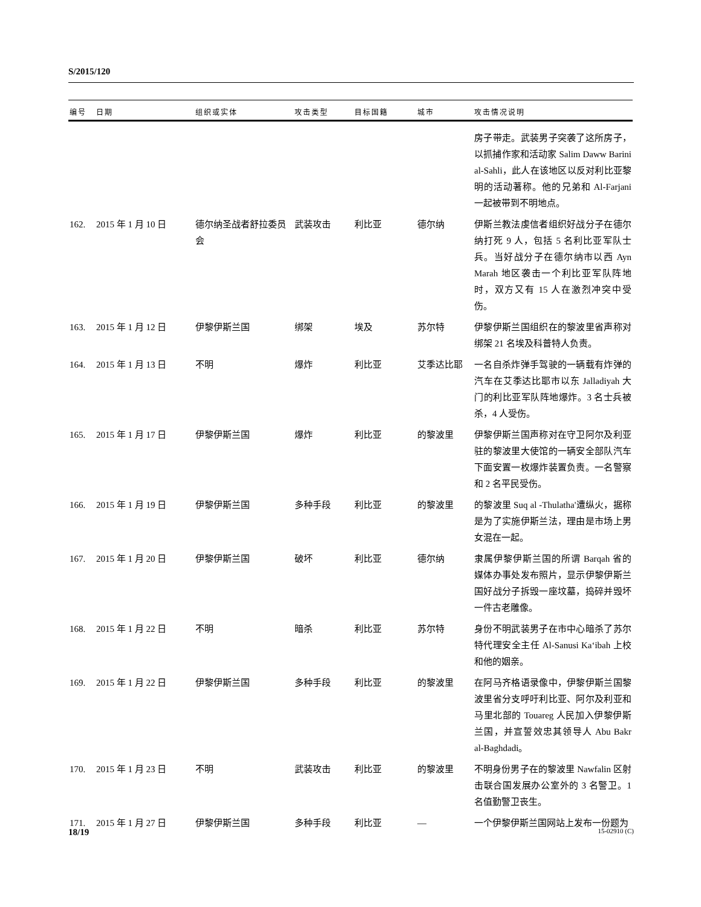S/2015/120
| 编号 | 日期 | 组织或实体 | 攻击类型 | 目标国籍 | 城市 | 攻击情况说明 |
| --- | --- | --- | --- | --- | --- | --- |
| | | | | | | 房子带走。武装男子突袭了这所房子，以抓捕作家和活动家 Salim Daww Barini al-Sahli，此人在该地区以反对利比亚黎明的活动著称。他的兄弟和 Al-Farjani 一起被带到不明地点。 |
| 162. | 2015 年 1 月 10 日 | 德尔纳圣战者舒拉委员会 | 武装攻击 | 利比亚 | 德尔纳 | 伊斯兰教法虔信者组织好战分子在德尔纳打死 9 人，包括 5 名利比亚军队士兵。当好战分子在德尔纳市以西 Ayn Marah 地区袭击一个利比亚军队阵地时，双方又有 15 人在激烈冲突中受伤。 |
| 163. | 2015 年 1 月 12 日 | 伊黎伊斯兰国 | 绑架 | 埃及 | 苏尔特 | 伊黎伊斯兰国组织在的黎波里省声称对绑架 21 名埃及科普特人负责。 |
| 164. | 2015 年 1 月 13 日 | 不明 | 爆炸 | 利比亚 | 艾季达比耶 | 一名自杀炸弹手驾驶的一辆载有炸弹的汽车在艾季达比耶市以东 Jalladiyah 大门的利比亚军队阵地爆炸。3 名士兵被杀，4 人受伤。 |
| 165. | 2015 年 1 月 17 日 | 伊黎伊斯兰国 | 爆炸 | 利比亚 | 的黎波里 | 伊黎伊斯兰国声称对在守卫阿尔及利亚驻的黎波里大使馆的一辆安全部队汽车下面安置一枚爆炸装置负责。一名警察和 2 名平民受伤。 |
| 166. | 2015 年 1 月 19 日 | 伊黎伊斯兰国 | 多种手段 | 利比亚 | 的黎波里 | 的黎波里 Suq al -Thulatha'遭纵火，据称是为了实施伊斯兰法，理由是市场上男女混在一起。 |
| 167. | 2015 年 1 月 20 日 | 伊黎伊斯兰国 | 破坏 | 利比亚 | 德尔纳 | 隶属伊黎伊斯兰国的所谓 Barqah 省的媒体办事处发布照片，显示伊黎伊斯兰国好战分子拆毁一座坟墓，捣碎并毁坏一件古老雕像。 |
| 168. | 2015 年 1 月 22 日 | 不明 | 暗杀 | 利比亚 | 苏尔特 | 身份不明武装男子在市中心暗杀了苏尔特代理安全主任 Al-Sanusi Ka‘ibah 上校和他的姻亲。 |
| 169. | 2015 年 1 月 22 日 | 伊黎伊斯兰国 | 多种手段 | 利比亚 | 的黎波里 | 在阿马齐格语录像中，伊黎伊斯兰国黎波里省分支呼吁利比亚、阿尔及利亚和马里北部的 Touareg 人民加入伊黎伊斯兰国，并宣誓效忠其领导人 Abu Bakr al-Baghdadi。 |
| 170. | 2015 年 1 月 23 日 | 不明 | 武装攻击 | 利比亚 | 的黎波里 | 不明身份男子在的黎波里 Nawfalin 区射击联合国发展办公室外的 3 名警卫。1 名值勤警卫丧生。 |
| 171. | 2015 年 1 月 27 日 | 伊黎伊斯兰国 | 多种手段 | 利比亚 | — | 一个伊黎伊斯兰国网站上发布一份题为 |
18/19 15-02910 (C)